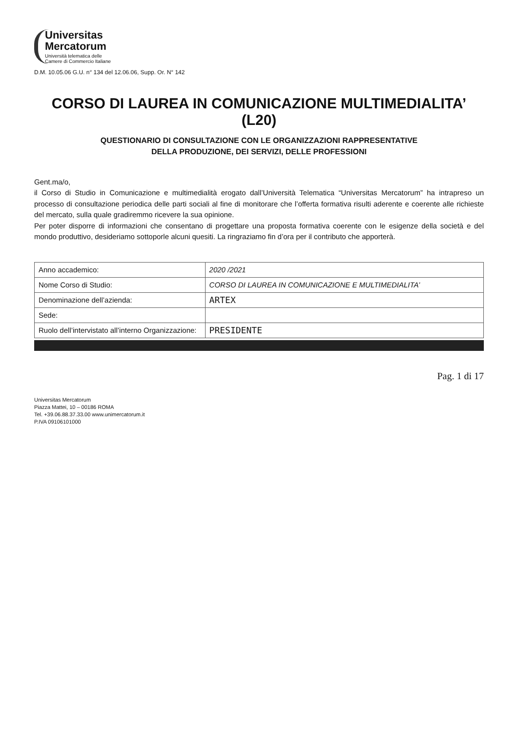Universitas
Mercatorum
Università telematica delle
Camere di Commercio Italiane
D.M. 10.05.06 G.U. n° 134 del 12.06.06, Supp. Or. N° 142
CORSO DI LAUREA IN COMUNICAZIONE MULTIMEDIALITA’ (L20)
QUESTIONARIO DI CONSULTAZIONE CON LE ORGANIZZAZIONI RAPPRESENTATIVE
DELLA PRODUZIONE, DEI SERVIZI, DELLE PROFESSIONI
Gent.ma/o,
il Corso di Studio in Comunicazione e multimedialità erogato dall’Università Telematica “Universitas Mercatorum” ha intrapreso un processo di consultazione periodica delle parti sociali al fine di monitorare che l’offerta formativa risulti aderente e coerente alle richieste del mercato, sulla quale gradiremmo ricevere la sua opinione.
Per poter disporre di informazioni che consentano di progettare una proposta formativa coerente con le esigenze della società e del mondo produttivo, desideriamo sottoporle alcuni quesiti. La ringraziamo fin d’ora per il contributo che apporterà.
| Anno accademico: | 2020 /2021 |
| Nome Corso di Studio: | CORSO DI LAUREA IN COMUNICAZIONE E MULTIMEDIALITA’ |
| Denominazione dell’azienda: | ARTEX |
| Sede: | |
| Ruolo dell’intervistato all’interno Organizzazione: | PRESIDENTE |
Pag. 1 di 17
Universitas Mercatorum
Piazza Mattei, 10 – 00186 ROMA
Tel. +39.06.88.37.33.00 www.unimercatorum.it
P.IVA 09106101000